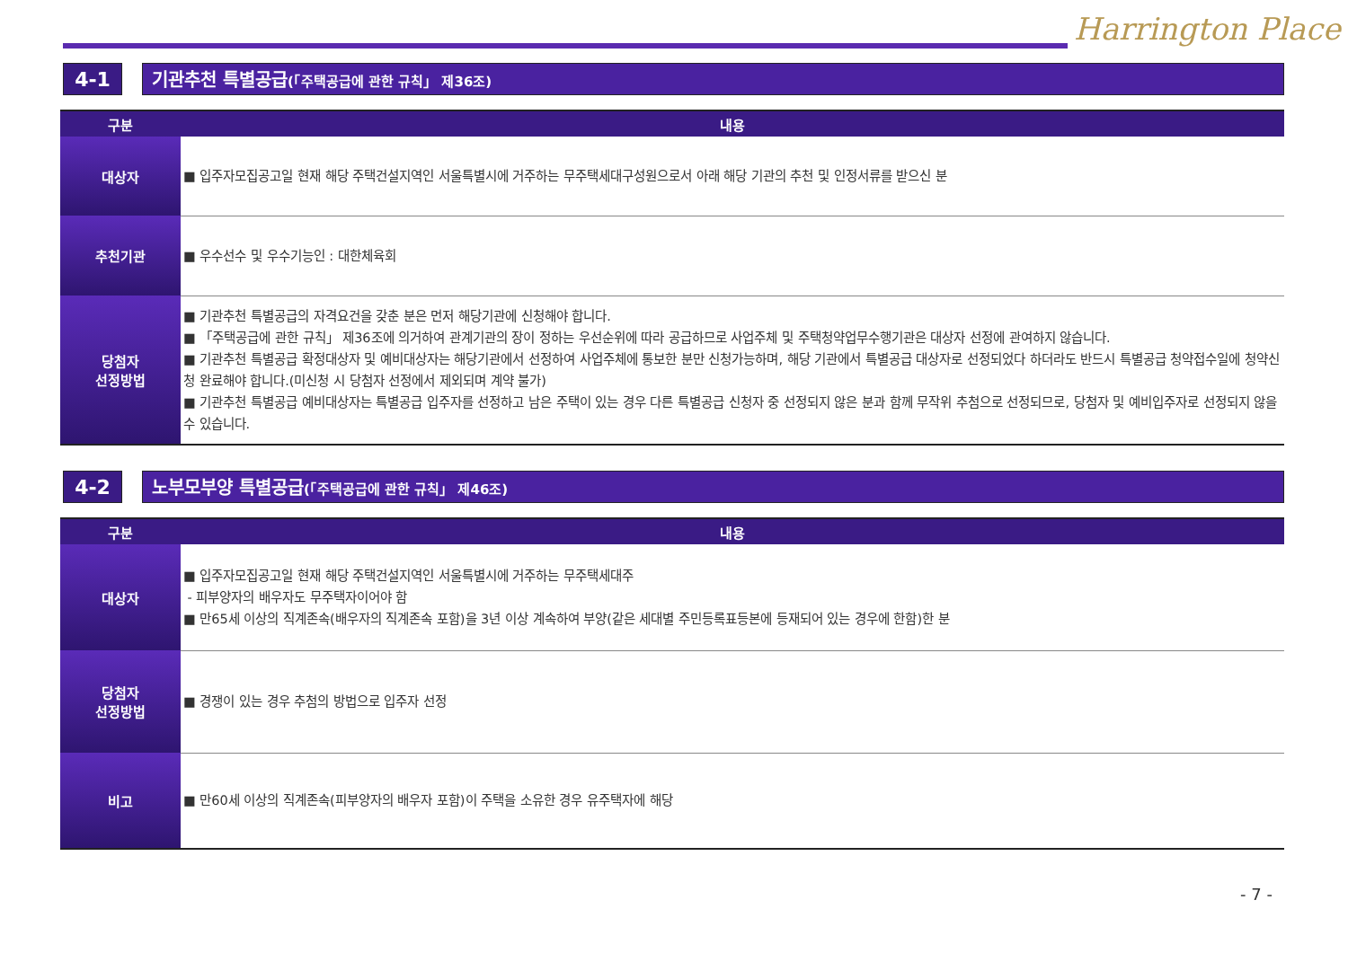Harrington Place
4-1 기관추천 특별공급(「주택공급에 관한 규칙」 제36조)
| 구분 | 내용 |
| --- | --- |
| 대상자 | ■ 입주자모집공고일 현재 해당 주택건설지역인 서울특별시에 거주하는 무주택세대구성원으로서 아래 해당 기관의 추천 및 인정서류를 받으신 분 |
| 추천기관 | ■ 우수선수 및 우수기능인 : 대한체육회 |
| 당첨자 선정방법 | ■ 기관추천 특별공급의 자격요건을 갖춘 분은 먼저 해당기관에 신청해야 합니다. ■ 「주택공급에 관한 규칙」 제36조에 의거하여 관계기관의 장이 정하는 우선순위에 따라 공급하므로 사업주체 및 주택청약업무수행기관은 대상자 선정에 관여하지 않습니다. ■ 기관추천 특별공급 확정대상자 및 예비대상자는 해당기관에서 선정하여 사업주체에 통보한 분만 신청가능하며, 해당 기관에서 특별공급 대상자로 선정되었다 하더라도 반드시 특별공급 청약접수일에 청약신청 완료해야 합니다.(미신청 시 당첨자 선정에서 제외되며 계약 불가) ■ 기관추천 특별공급 예비대상자는 특별공급 입주자를 선정하고 남은 주택이 있는 경우 다른 특별공급 신청자 중 선정되지 않은 분과 함께 무작위 추첨으로 선정되므로, 당첨자 및 예비입주자로 선정되지 않을 수 있습니다. |
4-2 노부모부양 특별공급(「주택공급에 관한 규칙」 제46조)
| 구분 | 내용 |
| --- | --- |
| 대상자 | ■ 입주자모집공고일 현재 해당 주택건설지역인 서울특별시에 거주하는 무주택세대주 - 피부양자의 배우자도 무주택자이어야 함 ■ 만65세 이상의 직계존속(배우자의 직계존속 포함)을 3년 이상 계속하여 부양(같은 세대별 주민등록표등본에 등재되어 있는 경우에 한함)한 분 |
| 당첨자 선정방법 | ■ 경쟁이 있는 경우 추첨의 방법으로 입주자 선정 |
| 비고 | ■ 만60세 이상의 직계존속(피부양자의 배우자 포함)이 주택을 소유한 경우 유주택자에 해당 |
- 7 -